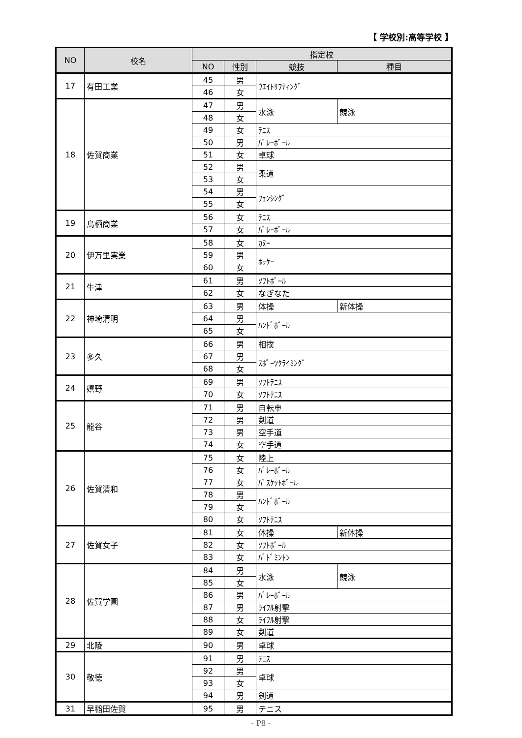【 学校別:高等学校 】
| NO | 校名 | 指定校 | | | |
| --- | --- | --- | --- | --- | --- |
| | | NO | 性別 | 競技 | 種目 |
| 17 | 有田工業 | 45 | 男 | ｳｴｲﾄﾘﾌﾃｨﾝｸﾞ | |
| | | 46 | 女 | | |
| 18 | 佐賀商業 | 47 | 男 | 水泳 | 競泳 |
| | | 48 | 女 | | |
| | | 49 | 女 | ﾃﾆｽ | |
| | | 50 | 男 | ﾊﾞﾚｰﾎﾞｰﾙ | |
| | | 51 | 女 | 卓球 | |
| | | 52 | 男 | 柔道 | |
| | | 53 | 女 | | |
| | | 54 | 男 | ﾌｪﾝｼﾝｸﾞ | |
| | | 55 | 女 | | |
| 19 | 鳥栖商業 | 56 | 女 | ﾃﾆｽ | |
| | | 57 | 女 | ﾊﾞﾚｰﾎﾞｰﾙ | |
| 20 | 伊万里実業 | 58 | 女 | ｶﾇｰ | |
| | | 59 | 男 | ﾎｯｹｰ | |
| | | 60 | 女 | | |
| 21 | 牛津 | 61 | 男 | ｿﾌﾄﾎﾞｰﾙ | |
| | | 62 | 女 | なぎなた | |
| 22 | 神埼清明 | 63 | 男 | 体操 | 新体操 |
| | | 64 | 男 | ﾊﾝﾄﾞﾎﾞｰﾙ | |
| | | 65 | 女 | | |
| 23 | 多久 | 66 | 男 | 相撲 | |
| | | 67 | 男 | ｽﾎﾟｰﾂｸﾗｲﾐﾝｸﾞ | |
| | | 68 | 女 | | |
| 24 | 嬉野 | 69 | 男 | ｿﾌﾄﾃﾆｽ | |
| | | 70 | 女 | ｿﾌﾄﾃﾆｽ | |
| 25 | 龍谷 | 71 | 男 | 自転車 | |
| | | 72 | 男 | 剣道 | |
| | | 73 | 男 | 空手道 | |
| | | 74 | 女 | 空手道 | |
| 26 | 佐賀清和 | 75 | 女 | 陸上 | |
| | | 76 | 女 | ﾊﾞﾚｰﾎﾞｰﾙ | |
| | | 77 | 女 | ﾊﾞｽｹｯﾄﾎﾞｰﾙ | |
| | | 78 | 男 | ﾊﾝﾄﾞﾎﾞｰﾙ | |
| | | 79 | 女 | | |
| | | 80 | 女 | ｿﾌﾄﾃﾆｽ | |
| 27 | 佐賀女子 | 81 | 女 | 体操 | 新体操 |
| | | 82 | 女 | ｿﾌﾄﾎﾞｰﾙ | |
| | | 83 | 女 | ﾊﾞﾄﾞﾐﾝﾄﾝ | |
| 28 | 佐賀学園 | 84 | 男 | 水泳 | 競泳 |
| | | 85 | 女 | | |
| | | 86 | 男 | ﾊﾞﾚｰﾎﾞｰﾙ | |
| | | 87 | 男 | ﾗｲﾌﾙ射撃 | |
| | | 88 | 女 | ﾗｲﾌﾙ射撃 | |
| | | 89 | 女 | 剣道 | |
| 29 | 北陵 | 90 | 男 | 卓球 | |
| 30 | 敬徳 | 91 | 男 | ﾃﾆｽ | |
| | | 92 | 男 | 卓球 | |
| | | 93 | 女 | | |
| | | 94 | 男 | 剣道 | |
| 31 | 早稲田佐賀 | 95 | 男 | テニス | |
- P8 -